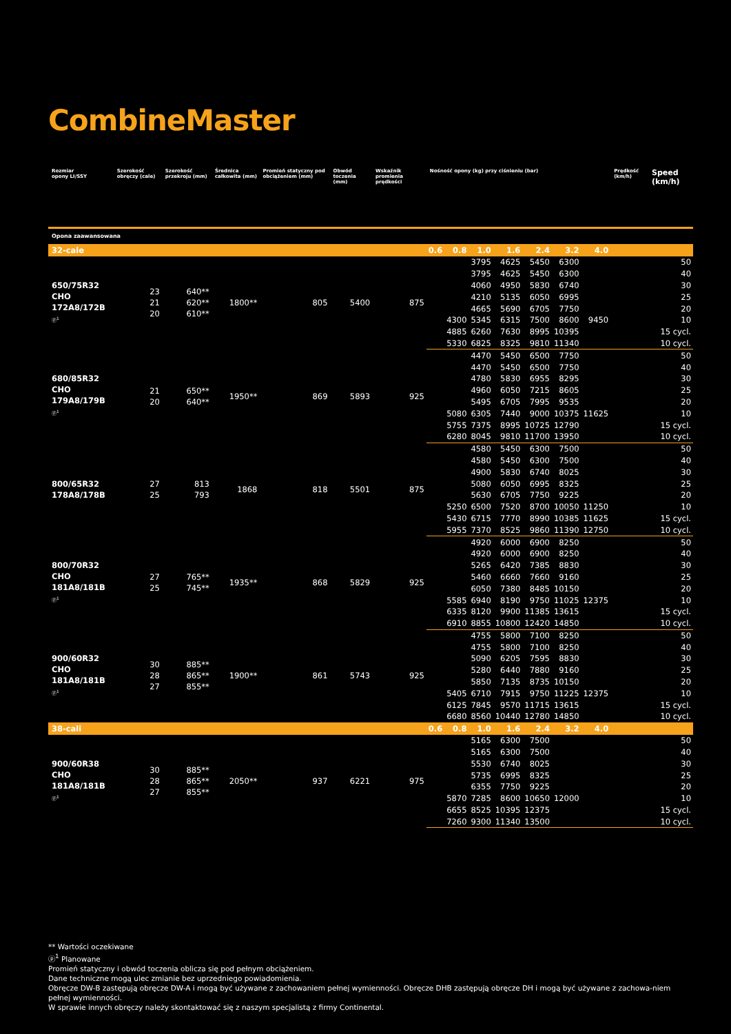CombineMaster
| Rozmiar opony LI/SSY | Szerokość obręczy (cale) | Szerokość przekroju (mm) | Średnica całkowita (mm) | Promień statyczny pod obciążeniem (mm) | Obwód toczenia (mm) | Wskaźnik promienia prędkości | Nośność opony (kg) przy ciśnieniu (bar) | | | | | | | Prędkość (km/h) | Speed (km/h) |
| --- | --- | --- | --- | --- | --- | --- | --- | --- | --- | --- | --- | --- | --- | --- | --- |
| Opona zaawansowana | | | | | | | | | | | | | | | |
| 32-cale | | | | | | | 0.6 | 0.8 | 1.0 | 1.6 | 2.4 | 3.2 | 4.0 | | |
| 650/75R32 CHO 172A8/172B ⓟ<sup>1</sup> | 23 21 20 | 640** 620** 610** | 1800** | 805 | 5400 | 875 | | | 3795 | 4625 | 5450 | 6300 | | | 50 |
| | | | | | | | | | 3795 | 4625 | 5450 | 6300 | | | 40 |
| | | | | | | | | | 4060 | 4950 | 5830 | 6740 | | | 30 |
| | | | | | | | | | 4210 | 5135 | 6050 | 6995 | | | 25 |
| | | | | | | | | | 4665 | 5690 | 6705 | 7750 | | | 20 |
| | | | | | | | | 4300 | 5345 | 6315 | 7500 | 8600 | 9450 | | 10 |
| | | | | | | | | 4885 | 6260 | 7630 | 8995 | 10395 | | | 15 cycl. |
| | | | | | | | | 5330 | 6825 | 8325 | 9810 | 11340 | | | 10 cycl. |
| 680/85R32 CHO 179A8/179B ⓟ<sup>1</sup> | 21 20 | 650** 640** | 1950** | 869 | 5893 | 925 | | | 4470 | 5450 | 6500 | 7750 | | | 50 |
| | | | | | | | | | 4470 | 5450 | 6500 | 7750 | | | 40 |
| | | | | | | | | | 4780 | 5830 | 6955 | 8295 | | | 30 |
| | | | | | | | | | 4960 | 6050 | 7215 | 8605 | | | 25 |
| | | | | | | | | | 5495 | 6705 | 7995 | 9535 | | | 20 |
| | | | | | | | | 5080 | 6305 | 7440 | 9000 | 10375 | 11625 | | 10 |
| | | | | | | | | 5755 | 7375 | 8995 | 10725 | 12790 | | | 15 cycl. |
| | | | | | | | | 6280 | 8045 | 9810 | 11700 | 13950 | | | 10 cycl. |
| 800/65R32 178A8/178B | 27 25 | 813 793 | 1868 | 818 | 5501 | 875 | | | 4580 | 5450 | 6300 | 7500 | | | 50 |
| | | | | | | | | | 4580 | 5450 | 6300 | 7500 | | | 40 |
| | | | | | | | | | 4900 | 5830 | 6740 | 8025 | | | 30 |
| | | | | | | | | | 5080 | 6050 | 6995 | 8325 | | | 25 |
| | | | | | | | | | 5630 | 6705 | 7750 | 9225 | | | 20 |
| | | | | | | | | 5250 | 6500 | 7520 | 8700 | 10050 | 11250 | | 10 |
| | | | | | | | | 5430 | 6715 | 7770 | 8990 | 10385 | 11625 | | 15 cycl. |
| | | | | | | | | 5955 | 7370 | 8525 | 9860 | 11390 | 12750 | | 10 cycl. |
| 800/70R32 CHO 181A8/181B ⓟ<sup>1</sup> | 27 25 | 765** 745** | 1935** | 868 | 5829 | 925 | | | 4920 | 6000 | 6900 | 8250 | | | 50 |
| | | | | | | | | | 4920 | 6000 | 6900 | 8250 | | | 40 |
| | | | | | | | | | 5265 | 6420 | 7385 | 8830 | | | 30 |
| | | | | | | | | | 5460 | 6660 | 7660 | 9160 | | | 25 |
| | | | | | | | | | 6050 | 7380 | 8485 | 10150 | | | 20 |
| | | | | | | | | 5585 | 6940 | 8190 | 9750 | 11025 | 12375 | | 10 |
| | | | | | | | | 6335 | 8120 | 9900 | 11385 | 13615 | | | 15 cycl. |
| | | | | | | | | 6910 | 8855 | 10800 | 12420 | 14850 | | | 10 cycl. |
| 900/60R32 CHO 181A8/181B ⓟ<sup>1</sup> | 30 28 27 | 885** 865** 855** | 1900** | 861 | 5743 | 925 | | | 4755 | 5800 | 7100 | 8250 | | | 50 |
| | | | | | | | | | 4755 | 5800 | 7100 | 8250 | | | 40 |
| | | | | | | | | | 5090 | 6205 | 7595 | 8830 | | | 30 |
| | | | | | | | | | 5280 | 6440 | 7880 | 9160 | | | 25 |
| | | | | | | | | | 5850 | 7135 | 8735 | 10150 | | | 20 |
| | | | | | | | | 5405 | 6710 | 7915 | 9750 | 11225 | 12375 | | 10 |
| | | | | | | | | 6125 | 7845 | 9570 | 11715 | 13615 | | | 15 cycl. |
| | | | | | | | | 6680 | 8560 | 10440 | 12780 | 14850 | | | 10 cycl. |
| 38-cali | | | | | | | 0.6 | 0.8 | 1.0 | 1.6 | 2.4 | 3.2 | 4.0 | | |
| 900/60R38 CHO 181A8/181B ⓟ<sup>1</sup> | 30 28 27 | 885** 865** 855** | 2050** | 937 | 6221 | 975 | | | 5165 | 6300 | 7500 | | | | 50 |
| | | | | | | | | | 5165 | 6300 | 7500 | | | | 40 |
| | | | | | | | | | 5530 | 6740 | 8025 | | | | 30 |
| | | | | | | | | | 5735 | 6995 | 8325 | | | | 25 |
| | | | | | | | | | 6355 | 7750 | 9225 | | | | 20 |
| | | | | | | | | 5870 | 7285 | 8600 | 10650 | 12000 | | | 10 |
| | | | | | | | | 6655 | 8525 | 10395 | 12375 | | | | 15 cycl. |
| | | | | | | | | 7260 | 9300 | 11340 | 13500 | | | | 10 cycl. |
** Wartości oczekiwane
ⓟ<sup>1</sup> Planowane
Promień statyczny i obwód toczenia oblicza się pod pełnym obciążeniem.
Dane techniczne mogą ulec zmianie bez uprzedniego powiadomienia.
Obręcze DW-B zastępują obręcze DW-A i mogą być używane z zachowaniem pełnej wymienności. Obręcze DHB zastępują obręcze DH i mogą być używane z zachowa-niem pełnej wymienności.
W sprawie innych obręczy należy skontaktować się z naszym specjalistą z firmy Continental.